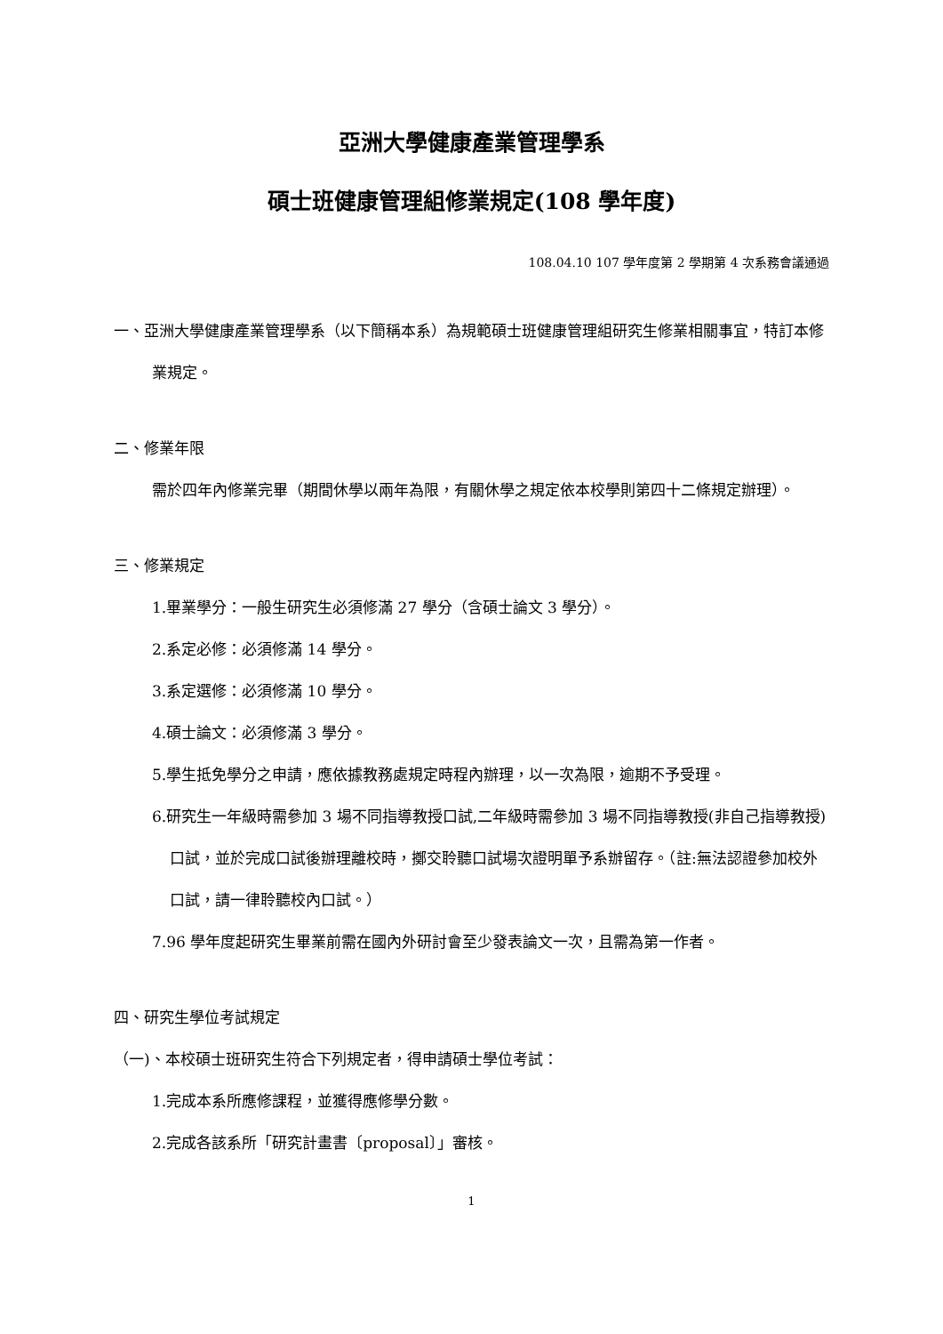亞洲大學健康產業管理學系
碩士班健康管理組修業規定(108 學年度)
108.04.10 107 學年度第 2 學期第 4 次系務會議通過
一、亞洲大學健康產業管理學系（以下簡稱本系）為規範碩士班健康管理組研究生修業相關事宜，特訂本修業規定。
二、修業年限
需於四年內修業完畢（期間休學以兩年為限，有關休學之規定依本校學則第四十二條規定辦理）。
三、修業規定
1.畢業學分：一般生研究生必須修滿 27 學分（含碩士論文 3 學分）。
2.系定必修：必須修滿 14 學分。
3.系定選修：必須修滿 10 學分。
4.碩士論文：必須修滿 3 學分。
5.學生抵免學分之申請，應依據教務處規定時程內辦理，以一次為限，逾期不予受理。
6.研究生一年級時需參加 3 場不同指導教授口試,二年級時需參加 3 場不同指導教授(非自己指導教授)口試，並於完成口試後辦理離校時，擲交聆聽口試場次證明單予系辦留存。（註:無法認證參加校外口試，請一律聆聽校內口試。）
7.96 學年度起研究生畢業前需在國內外研討會至少發表論文一次，且需為第一作者。
四、研究生學位考試規定
（一)、本校碩士班研究生符合下列規定者，得申請碩士學位考試：
1.完成本系所應修課程，並獲得應修學分數。
2.完成各該系所「研究計畫書〔proposal〕」審核。
1